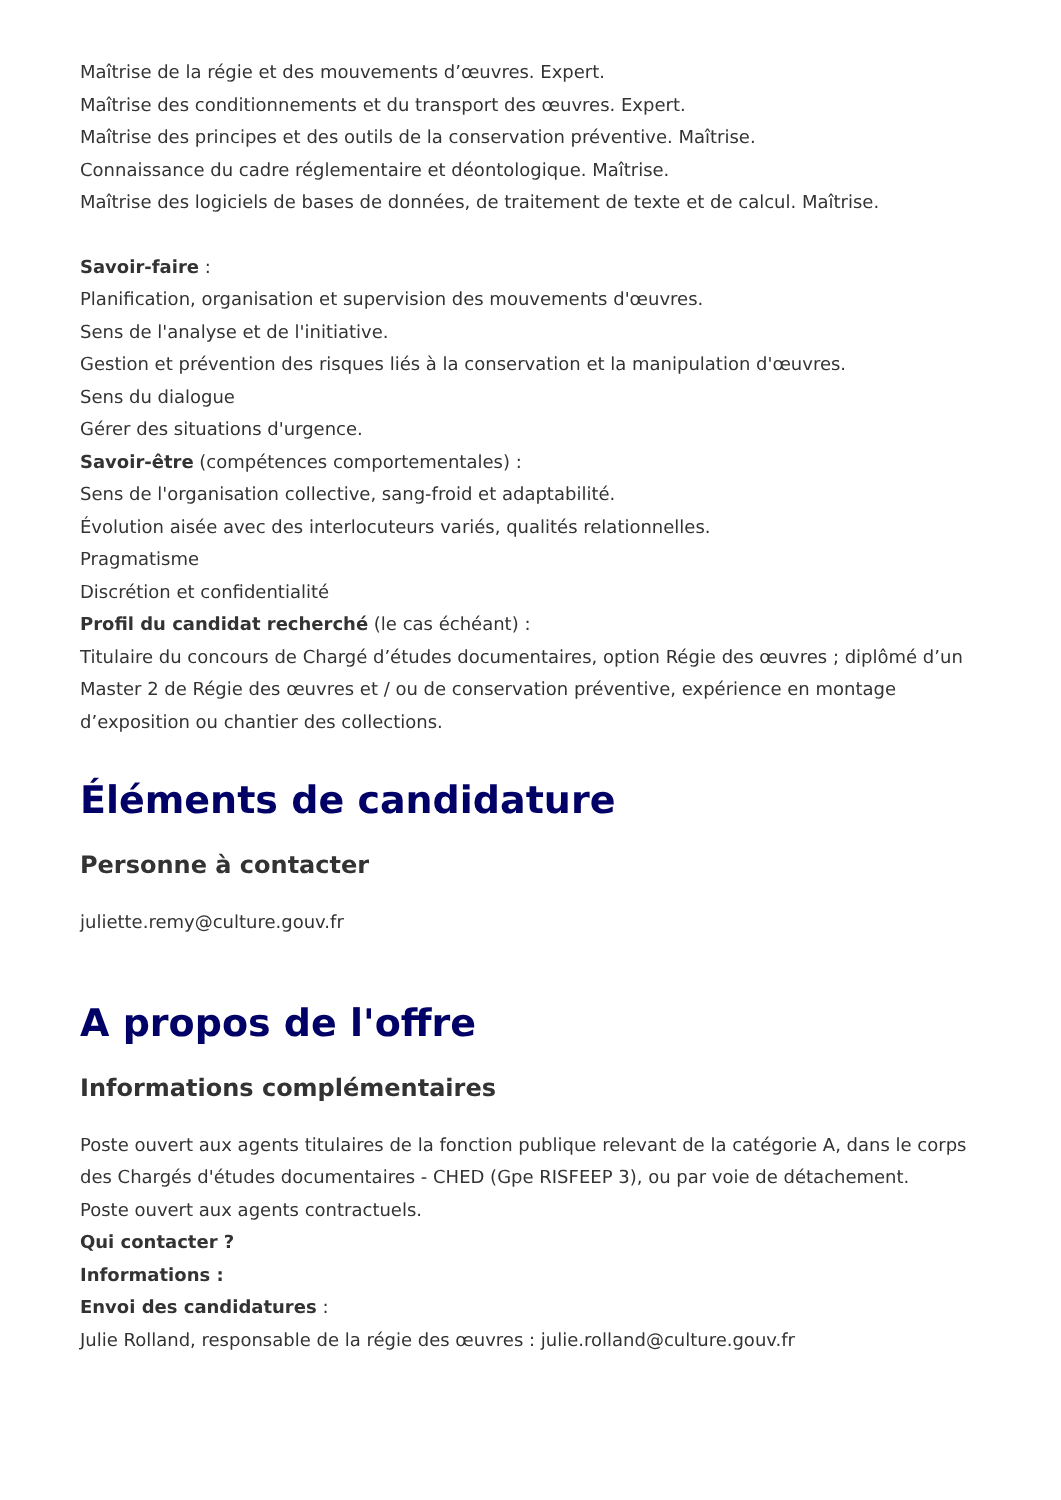Maîtrise de la régie et des mouvements d’œuvres. Expert.
Maîtrise des conditionnements et du transport des œuvres. Expert.
Maîtrise des principes et des outils de la conservation préventive. Maîtrise.
Connaissance du cadre réglementaire et déontologique. Maîtrise.
Maîtrise des logiciels de bases de données, de traitement de texte et de calcul. Maîtrise.
Savoir-faire :
Planification, organisation et supervision des mouvements d'œuvres.
Sens de l'analyse et de l'initiative.
Gestion et prévention des risques liés à la conservation et la manipulation d'œuvres.
Sens du dialogue
Gérer des situations d'urgence.
Savoir-être (compétences comportementales) :
Sens de l'organisation collective, sang-froid et adaptabilité.
Évolution aisée avec des interlocuteurs variés, qualités relationnelles.
Pragmatisme
Discrétion et confidentialité
Profil du candidat recherché (le cas échéant) :
Titulaire du concours de Chargé d’études documentaires, option Régie des œuvres ; diplômé d’un Master 2 de Régie des œuvres et / ou de conservation préventive, expérience en montage d’exposition ou chantier des collections.
Éléments de candidature
Personne à contacter
juliette.remy@culture.gouv.fr
A propos de l'offre
Informations complémentaires
Poste ouvert aux agents titulaires de la fonction publique relevant de la catégorie A, dans le corps des Chargés d'études documentaires - CHED (Gpe RISFEEP 3), ou par voie de détachement.
Poste ouvert aux agents contractuels.
Qui contacter ?
Informations :
Envoi des candidatures :
Julie Rolland, responsable de la régie des œuvres : julie.rolland@culture.gouv.fr